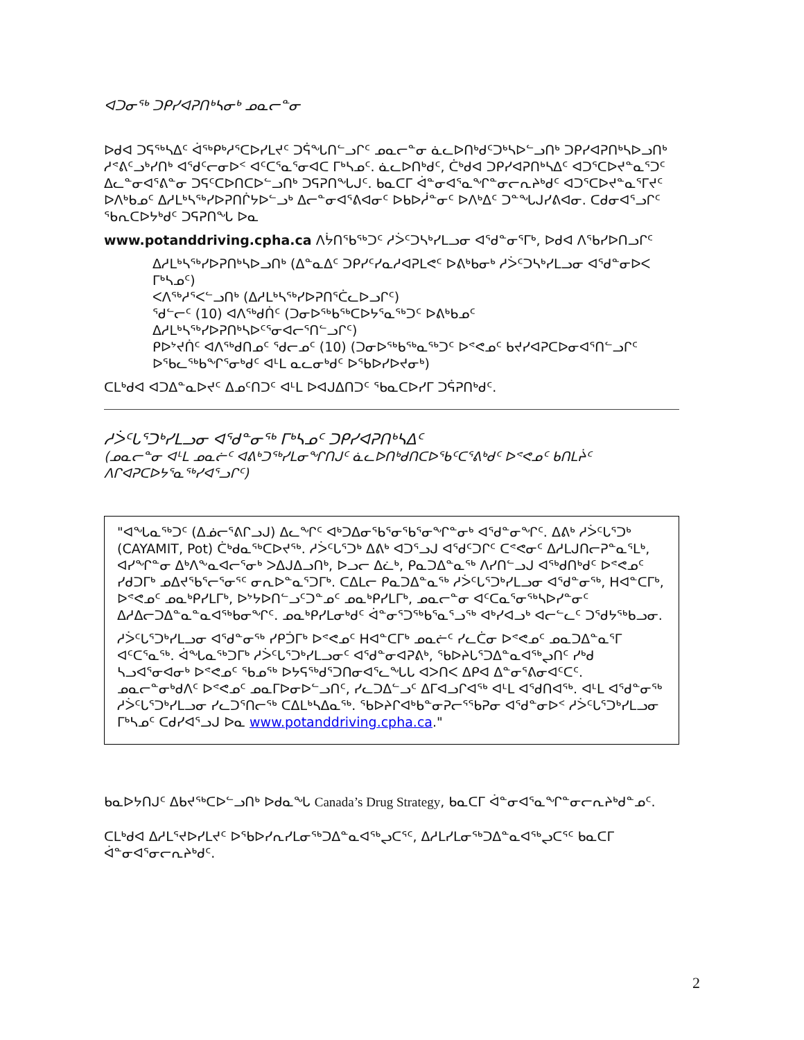ᐊᑐᓂᖅ ᑐᑭᓯᐊᕈᑎᒃᓴᓂᒃ ᓄᓇᓕᓐᓂ
ᐅᑯᐊ ᑐᕋᖅᓴᐃᑦ ᐋᖅᑭᒃᓱᕐᑕᐅᓯᒪᔪᑦ ᑐᕌᖓᑎᓪᓗᒋᑦ ᓄᓇᓕᓐᓂ ᓈᓚᐅᑎᒃᑯᑦᑐᒃᓴᐅᓪᓗᑎᒃ ᑐᑭᓯᐊᕈᑎᒃᓴᐅᓗᑎᒃ ᓱᕝᕕᑦᓗᒃᓯᑎᒃ ᐊᖁᑦᓕᓂᐅᑉ ᐊᑦᑕᕐᓇᕐᓂᐊᑕ ᒥᒃᓴᓄᑦ. ᓈᓚᐅᑎᒃᑯᑦ, ᑖᒃᑯᐊ ᑐᑭᓯᐊᕈᑎᒃᓴᐃᑦ ᐊᑐᕐᑕᐅᔪᓐᓇᕐᑐᑦ ᐃᓚᓐᓂᐊᕐᕕᓐᓂ ᑐᕋᑦᑕᐅᑎᑕᐅᓪᓗᑎᒃ ᑐᕋᕈᑎᖓᒍᑦ. ᑲᓇᑕᒥ ᐋᓐᓂᐊᕐᓇᖏᓐᓂᓕᕆᔨᒃᑯᑦ ᐊᑐᕐᑕᐅᔪᓐᓇᕐᒥᔪᑦ ᐅᐱᒃᑲᓄᑦ ᐃᓱᒪᒃᓴᖅᓯᐅᕈᑎᒌᔭᐅᓪᓗᒃ ᐃᓕᓐᓂᐊᕐᕕᐊᓂᑦ ᐅᑲᐅᓲᓐᓂᑦ ᐅᐱᒃᐃᑦ ᑐᓐᖓᒍᓯᕕᐊᓂ. ᑕᑯᓂᐊᕐᓗᒋᑦ ᖃᕆᑕᐅᔭᒃᑯᑦ ᑐᕋᕈᑎᖓ ᐅᓇ
www.potanddriving.cpha.ca ᐱᔮᑎᖃᖅᑐᑦ ᓱᐴᑦᑐᓴᒃᓯᒪᓗᓂ ᐊᖁᓐᓂᕐᒥᒃ, ᐅᑯᐊ ᐱᖃᓯᐅᑎᓗᒋᑦ
ᐃᓱᒪᒃᓴᖅᓯᐅᕈᑎᒃᓴᐅᓗᑎᒃ (ᐃᓐᓇᐃᑦ ᑐᑭᓯᑦᓯᓇᓱᐊᕈᒪᕙᑦ ᐅᕕᒃᑲᓂᒃ ᓱᐴᑦᑐᓴᒃᓯᒪᓗᓂ ᐊᖁᓐᓂᐅᐸ ᒥᒃᓴᓄᑦ)
ᐸᐱᖅᓱᕐᐸᓪᓗᑎᒃ (ᐃᓱᒪᒃᓴᖅᓯᐅᕈᑎᕐᑖᓚᐅᓗᒋᑦ)
ᖁᓪᓕᑦ (10) ᐊᐱᖅᑯᑏᑦ (ᑐᓂᐅᖅᑲᖅᑕᐅᔭᕐᓇᖅᑐᑦ ᐅᕕᒃᑲᓄᑦ ᐃᓱᒪᒃᓴᖅᓯᐅᕈᑎᒃᓴᐅᑦᕐᓂᐊᓕᕐᑎᓪᓗᒋᑦ)
ᑭᐅᔾᔪᑏᑦ ᐊᐱᖅᑯᑎᓄᑦ ᖁᓕᓄᑦ (10) (ᑐᓂᐅᖅᑲᖅᓇᖅᑐᑦ ᐅᕝᕙᓄᑦ ᑲᔪᓯᐊᕈᑕᐅᓂᐊᕐᑎᓪᓗᒋᑦ ᐅᖃᓚᖅᑲᖏᕐᓂᒃᑯᑦ ᐊᒻᒪ ᓇᓚᓂᒃᑯᑦ ᐅᖃᐅᓯᐅᔪᓂᒃ)
ᑕᒪᒃᑯᐊ ᐊᑐᐃᓐᓇᐅᔪᑦ ᐃᓄᑦᑎᑐᑦ ᐊᒻᒪ ᐅᐊᒍᐃᑎᑐᑦ ᖃᓇᑕᐅᓯᒥ ᑐᕌᕈᑎᒃᑯᑦ.
ᓱᐴᑦᒐᕐᑐᒃᓯᒪᓗᓂ ᐊᖁᓐᓂᖅ ᒥᒃᓴᓄᑦ ᑐᑭᓯᐊᕈᑎᒃᓴᐃᑦ
(ᓄᓇᓕᓐᓂ ᐊᒻᒪ ᓄᓇᓖᑦ ᐊᕕᒃᑐᖅᓯᒪᓂᖏᑎᒍᑦ ᓈᓚᐅᑎᒃᑯᑎᑕᐅᖃᑦᑕᕐᕕᒃᑯᑦ ᐅᕝᕙᓄᑦ ᑲᑎᒪᔩᑦ ᐱᒋᐊᕈᑕᐅᔭᕐᓇᖅᓯᐊᕐᓗᒋᑦ)
"ᐊᖓᓇᖅᑐᑦ (ᐃᓅᓕᕐᕕᒋᓗᒍ) ᐃᓚᖏᑦ ᐊᒃᑐᐃᓂᖃᕐᓂᖃᕐᓂᖏᓐᓂᒃ ᐊᖁᓐᓂᖏᑦ. ᐃᕕᒃ ᓱᐴᑦᒐᕐᑐᒃ (CAYAMIT, Pot) ᑖᒃᑯᓇᖅᑕᐅᔪᖅ. ᓱᐴᑦᒐᕐᑐᒃ ᐃᕕᒃ ᐊᑐᕐᓗᒍ ᐊᖁᑦᑐᒋᑦ ᑕᕝᕙᓂᑦ ᐃᓱᒪᒍᑎᓕᕈᓐᓇᕐᒪᒃ, ᐊᓯᖏᓐᓂ ᐃᒃᐱᖕᓇᐊᓕᕐᓂᒃ ᐳᐃᒍᐃᓗᑎᒃ, ᐅᓗᓕ ᐃᓛᒃ, ᑭᓇᑐᐃᓐᓇᖅ ᐱᓯᑎᓪᓗᒍ ᐊᖅᑯᑎᒃᑯᑦ ᐅᕝᕙᓄᑦ ᓯᑯᑐᒥᒃ ᓄᐃᔪᖃᕐᓕᕐᓂᕐᑦ ᓂᕆᐅᓐᓇᕐᑐᒥᒃ. ᑕᐃᒪᓕ ᑭᓇᑐᐃᓐᓇᖅ ᓱᐴᑦᒐᕐᑐᒃᓯᒪᓗᓂ ᐊᖁᓐᓂᖅ, ᕼᐊᓐᑕᒥᒃ, ᐅᕝᕙᓄᑦ ᓄᓇᒃᑭᓯᒪᒥᒃ, ᐅᔾᔭᐅᑎᓪᓗᑦᑐᓐᓄᑦ ᓄᓇᒃᑭᓯᒪᒥᒃ, ᓄᓇᓕᓐᓂ ᐊᑦᑕᓇᕐᓂᖅᓴᐅᓯᓐᓂᑦ ᐃᓱᐃᓕᑐᐃᓐᓇᓐᓇᐊᖅᑲᓂᖏᑦ. ᓄᓇᒃᑭᓯᒪᓂᒃᑯᑦ ᐋᓐᓂᕐᑐᖅᑲᕐᓇᕐᓗᖅ ᐊᒃᓯᐊᓗᒃ ᐊᓕᓪᓚᑦ ᑐᖁᔭᖅᑲᓗᓂ.
ᓱᐴᑦᒐᕐᑐᒃᓯᒪᓗᓂ ᐊᖁᓐᓂᖅ ᓯᑭᑑᒥᒃ ᐅᕝᕙᓄᑦ ᕼᐊᓐᑕᒥᒃ ᓄᓇᓖᑦ ᓯᓚᑖᓂ ᐅᕝᕙᓄᑦ ᓄᓇᑐᐃᓐᓇᕐᒥ ᐊᑦᑕᕐᓇᖅ. ᐋᖓᓇᖅᑐᒥᒃ ᓱᐴᑦᒐᕐᑐᒃᓯᒪᓗᓂᑦ ᐊᖁᓐᓂᐊᕈᕕᒃ, ᖃᐅᔨᒐᕐᑐᐃᓐᓇᐊᖅᖢᑎᑦ ᓯᒃᑯ ᓴᓗᐊᕐᓂᐊᓂᒃ ᐅᕝᕙᓄᑦ ᖃᓄᖅ ᐅᔭᕋᖅᑯᕐᑐᑎᓂᐊᕐᓚᖓᒐ ᐊᐳᑎᐸ ᐃᑭᐊ ᐃᓐᓂᕐᕕᓂᐊᑦᑕᑦ. ᓄᓇᓕᓐᓂᒃᑯᐱᑦ ᐅᕝᕙᓄᑦ ᓄᓇᒥᐅᓂᐅᓪᓗᑎᑦ, ᓯᓚᑐᐃᓪᓗᑦ ᐃᒥᐊᓗᒋᐊᖅ ᐊᒻᒪ ᐊᖁᑎᐊᖅ. ᐊᒻᒪ ᐊᖁᓐᓂᖅ ᓱᐴᑦᒐᕐᑐᒃᓯᒪᓗᓂ ᓯᓚᑐᕐᑎᓕᖅ ᑕᐃᒪᒃᓴᐃᓇᖅ. ᖃᐅᔨᒋᐊᒃᑲᓐᓂᕈᓕᕐᖃᕈᓂ ᐊᖁᓐᓂᐅᑉ ᓱᐴᑦᒐᕐᑐᒃᓯᒪᓗᓂ ᒥᒃᓴᓄᑦ ᑕᑯᓯᐊᕐᓗᒍ ᐅᓇ www.potanddriving.cpha.ca."
ᑲᓇᐅᔭᑎᒍᑦ ᐃᑲᔪᖅᑕᐅᓪᓗᑎᒃ ᐅᑯᓇᖓ Canada’s Drug Strategy, ᑲᓇᑕᒥ ᐋᓐᓂᐊᕐᓇᖏᓐᓂᓕᕆᔨᒃᑯᓐᓄᑦ.
ᑕᒪᒃᑯᐊ ᐃᓱᒪᕐᔪᐅᓯᒪᔪᑦ ᐅᖃᐅᓯᕆᓯᒪᓂᖅᑐᐃᓐᓇᐊᖅᖢᑕᕐᑦ, ᐃᓱᒪᓯᒪᓂᖅᑐᐃᓐᓇᐊᖅᖢᑕᕐᑦ ᑲᓇᑕᒥ ᐋᓐᓂᐊᕐᓂᓕᕆᔨᒃᑯᑦ.
2